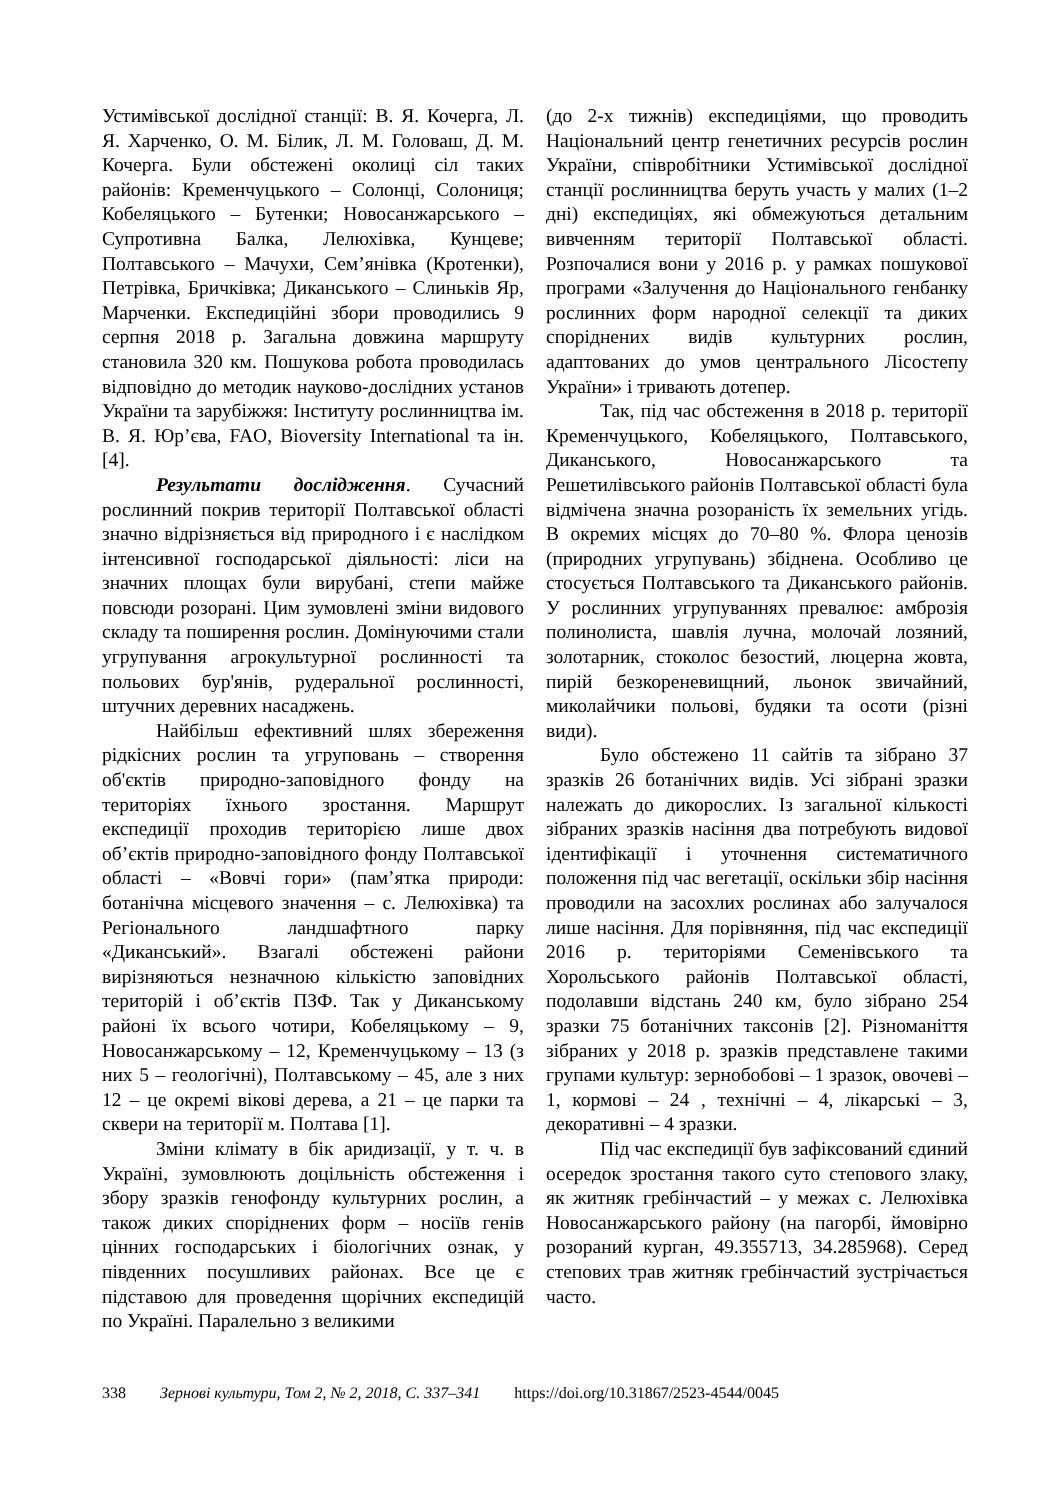Устимівської дослідної станції: В. Я. Кочерга, Л. Я. Харченко, О. М. Білик, Л. М. Головаш, Д. М. Кочерга. Були обстежені околиці сіл таких районів: Кременчуцького – Солонці, Солониця; Кобеляцького – Бутенки; Новосанжарського – Супротивна Балка, Лелюхівка, Кунцеве; Полтавського – Мачухи, Сем’янівка (Кротенки), Петрівка, Бричківка; Диканського – Слиньків Яр, Марченки. Експедиційні збори проводились 9 серпня 2018 р. Загальна довжина маршруту становила 320 км. Пошукова робота проводилась відповідно до методик науково-дослідних установ України та зарубіжжя: Інституту рослинництва ім. В. Я. Юр’єва, FAO, Bioversity International та ін. [4].
Результати дослідження. Сучасний рослинний покрив території Полтавської області значно відрізняється від природного і є наслідком інтенсивної господарської діяльності: ліси на значних площах були вирубані, степи майже повсюди розорані. Цим зумовлені зміни видового складу та поширення рослин. Домінуючими стали угрупування агрокультурної рослинності та польових бур'янів, рудеральної рослинності, штучних деревних насаджень.
Найбільш ефективний шлях збереження рідкісних рослин та угруповань – створення об'єктів природно-заповідного фонду на територіях їхнього зростання. Маршрут експедиції проходив територією лише двох об’єктів природно-заповідного фонду Полтавської області – «Вовчі гори» (пам’ятка природи: ботанічна місцевого значення – с. Лелюхівка) та Регіонального ландшафтного парку «Диканський». Взагалі обстежені райони вирізняються незначною кількістю заповідних територій і об’єктів ПЗФ. Так у Диканському районі їх всього чотири, Кобеляцькому – 9, Новосанжарському – 12, Кременчуцькому – 13 (з них 5 – геологічні), Полтавському – 45, але з них 12 – це окремі вікові дерева, а 21 – це парки та сквери на території м. Полтава [1].
Зміни клімату в бік аридизації, у т. ч. в Україні, зумовлюють доцільність обстеження і збору зразків генофонду культурних рослин, а також диких споріднених форм – носіїв генів цінних господарських і біологічних ознак, у південних посушливих районах. Все це є підставою для проведення щорічних експедицій по Україні. Паралельно з великими
(до 2-х тижнів) експедиціями, що проводить Національний центр генетичних ресурсів рослин України, співробітники Устимівської дослідної станції рослинництва беруть участь у малих (1–2 дні) експедиціях, які обмежуються детальним вивченням території Полтавської області. Розпочалися вони у 2016 р. у рамках пошукової програми «Залучення до Національного генбанку рослинних форм народної селекції та диких споріднених видів культурних рослин, адаптованих до умов центрального Лісостепу України» і тривають дотепер.
Так, під час обстеження в 2018 р. території Кременчуцького, Кобеляцького, Полтавського, Диканського, Новосанжарського та Решетилівського районів Полтавської області була відмічена значна розораність їх земельних угідь. В окремих місцях до 70–80 %. Флора ценозів (природних угрупувань) збіднена. Особливо це стосується Полтавського та Диканського районів. У рослинних угрупуваннях превалює: амброзія полинолиста, шавлія лучна, молочай лозяний, золотарник, стоколос безостий, люцерна жовта, пирій безкореневищний, льонок звичайний, миколайчики польові, будяки та осоти (різні види).
Було обстежено 11 сайтів та зібрано 37 зразків 26 ботанічних видів. Усі зібрані зразки належать до дикорослих. Із загальної кількості зібраних зразків насіння два потребують видової ідентифікації і уточнення систематичного положення під час вегетації, оскільки збір насіння проводили на засохлих рослинах або залучалося лише насіння. Для порівняння, під час експедиції 2016 р. територіями Семенівського та Хорольського районів Полтавської області, подолавши відстань 240 км, було зібрано 254 зразки 75 ботанічних таксонів [2]. Різноманіття зібраних у 2018 р. зразків представлене такими групами культур: зернобобові – 1 зразок, овочеві – 1, кормові – 24 , технічні – 4, лікарські – 3, декоративні – 4 зразки.
Під час експедиції був зафіксований єдиний осередок зростання такого суто степового злаку, як житняк гребінчастий – у межах с. Лелюхівка Новосанжарського району (на пагорбі, ймовірно розораний курган, 49.355713, 34.285968). Серед степових трав житняк гребінчастий зустрічається часто.
338 Зернові культури, Том 2, № 2, 2018, С. 337–341 https://doi.org/10.31867/2523-4544/0045